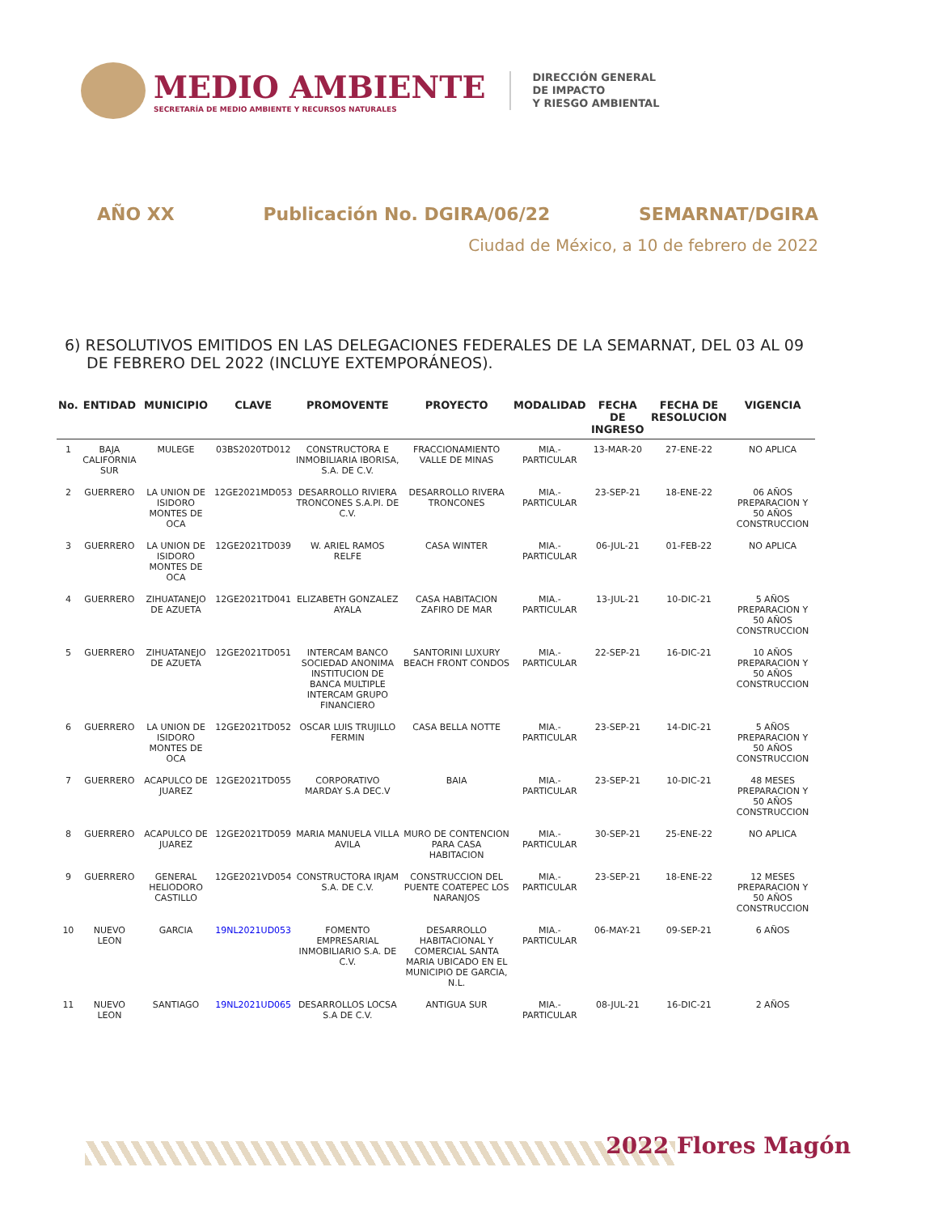MEDIO AMBIENTE
SECRETARÍA DE MEDIO AMBIENTE Y RECURSOS NATURALES
DIRECCIÓN GENERAL
DE IMPACTO
Y RIESGO AMBIENTAL
AÑO XX Publicación No. DGIRA/06/22 SEMARNAT/DGIRA
Ciudad de México, a 10 de febrero de 2022
6) RESOLUTIVOS EMITIDOS EN LAS DELEGACIONES FEDERALES DE LA SEMARNAT, DEL 03 AL 09 DE FEBRERO DEL 2022 (INCLUYE EXTEMPORÁNEOS).
| No. | ENTIDAD | MUNICIPIO | CLAVE | PROMOVENTE | PROYECTO | MODALIDAD | FECHA DE INGRESO | FECHA DE RESOLUCION | VIGENCIA |
| --- | --- | --- | --- | --- | --- | --- | --- | --- | --- |
| 1 | BAJA CALIFORNIA SUR | MULEGE | 03BS2020TD012 | CONSTRUCTORA E INMOBILIARIA IBORISA, S.A. DE C.V. | FRACCIONAMIENTO VALLE DE MINAS | MIA.-PARTICULAR | 13-MAR-20 | 27-ENE-22 | NO APLICA |
| 2 | GUERRERO | LA UNION DE ISIDORO MONTES DE OCA | 12GE2021MD053 | DESARROLLO RIVIERA TRONCONES S.A.PI. DE C.V. | DESARROLLO RIVERA TRONCONES | MIA.-PARTICULAR | 23-SEP-21 | 18-ENE-22 | 06 AÑOS PREPARACION Y 50 AÑOS CONSTRUCCION |
| 3 | GUERRERO | LA UNION DE ISIDORO MONTES DE OCA | 12GE2021TD039 | W. ARIEL RAMOS RELFE | CASA WINTER | MIA.-PARTICULAR | 06-JUL-21 | 01-FEB-22 | NO APLICA |
| 4 | GUERRERO | ZIHUATANEJO DE AZUETA | 12GE2021TD041 | ELIZABETH GONZALEZ AYALA | CASA HABITACION ZAFIRO DE MAR | MIA.-PARTICULAR | 13-JUL-21 | 10-DIC-21 | 5 AÑOS PREPARACION Y 50 AÑOS CONSTRUCCION |
| 5 | GUERRERO | ZIHUATANEJO DE AZUETA | 12GE2021TD051 | INTERCAM BANCO SOCIEDAD ANONIMA INSTITUCION DE BANCA MULTIPLE INTERCAM GRUPO FINANCIERO | SANTORINI LUXURY BEACH FRONT CONDOS | MIA.-PARTICULAR | 22-SEP-21 | 16-DIC-21 | 10 AÑOS PREPARACION Y 50 AÑOS CONSTRUCCION |
| 6 | GUERRERO | LA UNION DE ISIDORO MONTES DE OCA | 12GE2021TD052 | OSCAR LUIS TRUJILLO FERMIN | CASA BELLA NOTTE | MIA.-PARTICULAR | 23-SEP-21 | 14-DIC-21 | 5 AÑOS PREPARACION Y 50 AÑOS CONSTRUCCION |
| 7 | GUERRERO | ACAPULCO DE JUAREZ | 12GE2021TD055 | CORPORATIVO MARDAY S.A DEC.V | BAIA | MIA.-PARTICULAR | 23-SEP-21 | 10-DIC-21 | 48 MESES PREPARACION Y 50 AÑOS CONSTRUCCION |
| 8 | GUERRERO | ACAPULCO DE JUAREZ | 12GE2021TD059 | MARIA MANUELA VILLA AVILA | MURO DE CONTENCION PARA CASA HABITACION | MIA.-PARTICULAR | 30-SEP-21 | 25-ENE-22 | NO APLICA |
| 9 | GUERRERO | GENERAL HELIODORO CASTILLO | 12GE2021VD054 | CONSTRUCTORA IRJAM S.A. DE C.V. | CONSTRUCCION DEL PUENTE COATEPEC LOS NARANJOS | MIA.-PARTICULAR | 23-SEP-21 | 18-ENE-22 | 12 MESES PREPARACION Y 50 AÑOS CONSTRUCCION |
| 10 | NUEVO LEON | GARCIA | 19NL2021UD053 | FOMENTO EMPRESARIAL INMOBILIARIO S.A. DE C.V. | DESARROLLO HABITACIONAL Y COMERCIAL SANTA MARIA UBICADO EN EL MUNICIPIO DE GARCIA, N.L. | MIA.-PARTICULAR | 06-MAY-21 | 09-SEP-21 | 6 AÑOS |
| 11 | NUEVO LEON | SANTIAGO | 19NL2021UD065 | DESARROLLOS LOCSA S.A DE C.V. | ANTIGUA SUR | MIA.-PARTICULAR | 08-JUL-21 | 16-DIC-21 | 2 AÑOS |
2022 Flores Magón